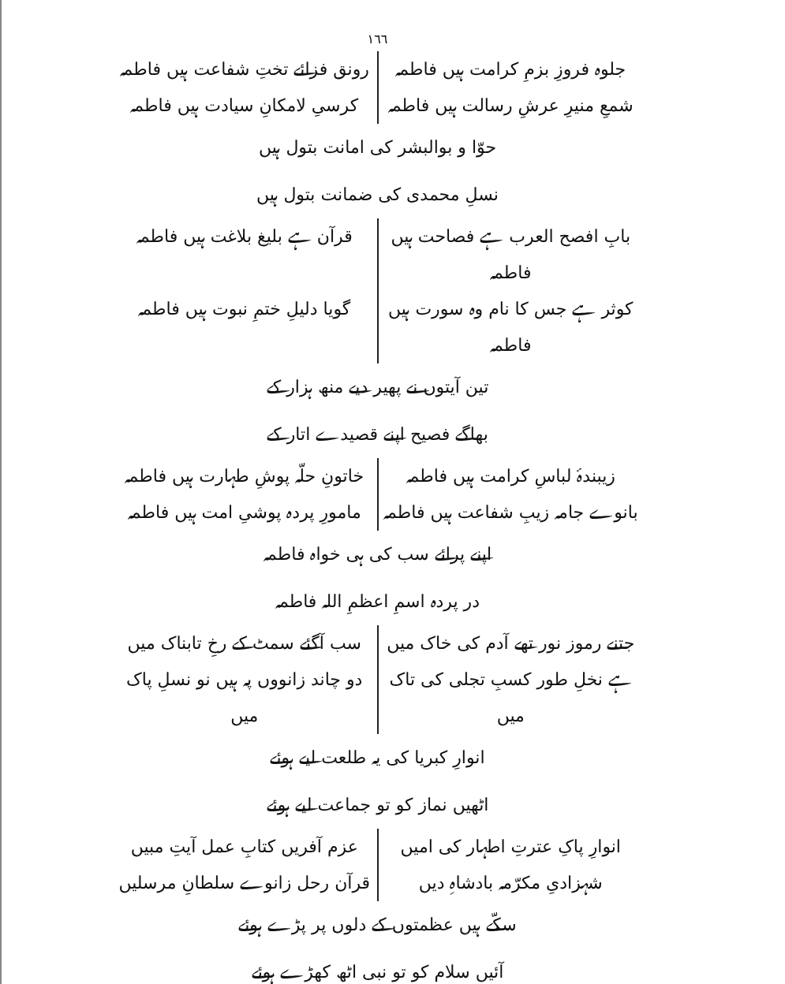١٦٦
جلوہ فروزِ بزمِ کرامت ہیں فاطمہ
رونق فزائے تختِ شفاعت ہیں فاطمہ
شمعِ منیرِ عرشِ رسالت ہیں فاطمہ
کرسیِ لامکانِ سیادت ہیں فاطمہ
حوّا و بوالبشر کی امانت بتول ہیں
نسلِ محمدی کی ضمانت بتول ہیں
بابِ افصح العرب ہے فصاحت ہیں فاطمہ
قرآن ہے بلیغ بلاغت ہیں فاطمہ
کوثر ہے جس کا نام وہ سورت ہیں فاطمہ
گویا دلیلِ ختمِ نبوت ہیں فاطمہ
تین آیتوں نے پھیر دیے منھ ہزار کے
بھاگے فصیح اپنے قصیدے اتار کے
زیبندۂ لباسِ کرامت ہیں فاطمہ
خاتونِ حلّہ پوشِ طہارت ہیں فاطمہ
بانوے جامہ زیبِ شفاعت ہیں فاطمہ
مامورِ پردہ پوشیِ امت ہیں فاطمہ
اپنے پرائے سب کی ہی خواہ فاطمہ
در پردہ اسمِ اعظمِ اللہ فاطمہ
جتنے رموز نور تھے آدم کی خاک میں
سب آگئے سمٹ کے رخِ تابناک میں
ہے نخلِ طور کسبِ تجلی کی تاک میں
دو چاند زانووں پہ ہیں نو نسلِ پاک میں
انوارِ کبریا کی یہ طلعت لیے ہوئے
اٹھیں نماز کو تو جماعت لیے ہوئے
انوارِ پاکِ عترتِ اطہار کی امیں
عزم آفریں کتابِ عمل آیتِ مبیں
شہزادیِ مکرّمہ بادشاہِ دیں
قرآن رحل زانوے سلطانِ مرسلیں
سکّے ہیں عظمتوں کے دلوں پر پڑے ہوئے
آئیں سلام کو تو نبی اٹھ کھڑے ہوئے